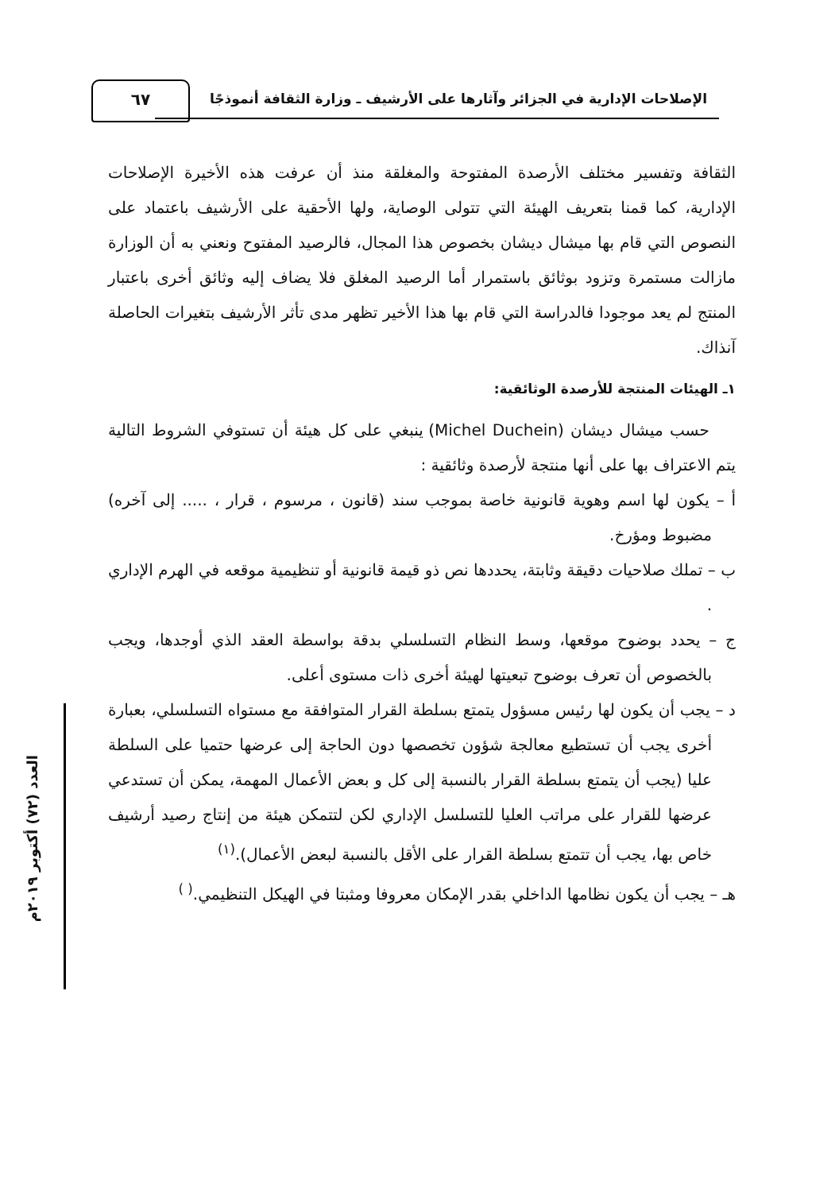٦٧
الإصلاحات الإدارية في الجزائر وآثارها على الأرشيف ـ وزارة الثقافة أنموذجًا
العدد (٧٢) أكتوبر ٢٠١٩م
الثقافة وتفسير مختلف الأرصدة المفتوحة والمغلقة منذ أن عرفت هذه الأخيرة الإصلاحات الإدارية، كما قمنا بتعريف الهيئة التي تتولى الوصاية، ولها الأحقية على الأرشيف باعتماد على النصوص التي قام بها ميشال ديشان بخصوص هذا المجال، فالرصيد المفتوح ونعني به أن الوزارة مازالت مستمرة وتزود بوثائق باستمرار أما الرصيد المغلق فلا يضاف إليه وثائق أخرى باعتبار المنتج لم يعد موجودا فالدراسة التي قام بها هذا الأخير تظهر مدى تأثر الأرشيف بتغيرات الحاصلة آنذاك.
١ـ الهيئات المنتجة للأرصدة الوثائقية:
حسب ميشال ديشان (Michel Duchein) ينبغي على كل هيئة أن تستوفي الشروط التالية يتم الاعتراف بها على أنها منتجة لأرصدة وثائقية :
أ – يكون لها اسم وهوية قانونية خاصة بموجب سند (قانون ، مرسوم ، قرار ، ..... إلى آخره) مضبوط ومؤرخ.
ب – تملك صلاحيات دقيقة وثابتة، يحددها نص ذو قيمة قانونية أو تنظيمية موقعه في الهرم الإداري .
ج – يحدد بوضوح موقعها، وسط النظام التسلسلي بدقة بواسطة العقد الذي أوجدها، ويجب بالخصوص أن تعرف بوضوح تبعيتها لهيئة أخرى ذات مستوى أعلى.
د – يجب أن يكون لها رئيس مسؤول يتمتع بسلطة القرار المتوافقة مع مستواه التسلسلي، بعبارة أخرى يجب أن تستطيع معالجة شؤون تخصصها دون الحاجة إلى عرضها حتميا على السلطة عليا (يجب أن يتمتع بسلطة القرار بالنسبة إلى كل و بعض الأعمال المهمة، يمكن أن تستدعي عرضها للقرار على مراتب العليا للتسلسل الإداري لكن لتتمكن هيئة من إنتاج رصيد أرشيف خاص بها، يجب أن تتمتع بسلطة القرار على الأقل بالنسبة لبعض الأعمال).<sup>(١)</sup>
هـ – يجب أن يكون نظامها الداخلي بقدر الإمكان معروفا ومثبتا في الهيكل التنظيمي.<sup>( )</sup>